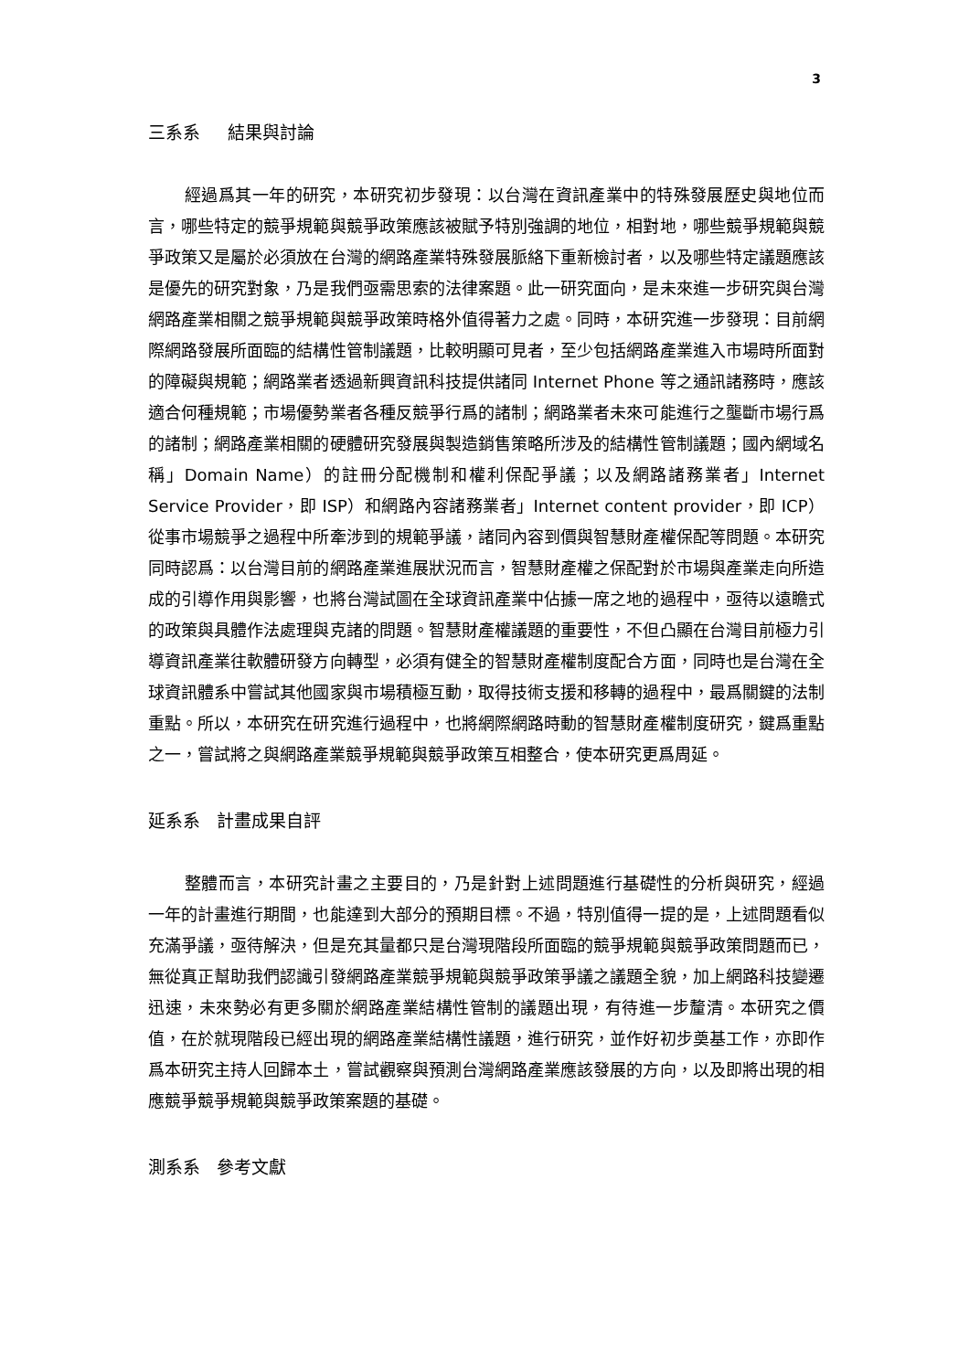3
三系系 結果與討論
經過爲其一年的研究，本研究初步發現：以台灣在資訊產業中的特殊發展歷史與地位而言，哪些特定的競爭規範與競爭政策應該被賦予特別強調的地位，相對地，哪些競爭規範與競爭政策又是屬於必須放在台灣的網路產業特殊發展脈絡下重新檢討者，以及哪些特定議題應該是優先的研究對象，乃是我們亟需思索的法律案題。此一研究面向，是未來進一步研究與台灣網路產業相關之競爭規範與競爭政策時格外值得著力之處。同時，本研究進一步發現：目前網際網路發展所面臨的結構性管制議題，比較明顯可見者，至少包括網路產業進入市場時所面對的障礙與規範；網路業者透過新興資訊科技提供諸同 Internet Phone 等之通訊諸務時，應該適合何種規範；市場優勢業者各種反競爭行爲的諸制；網路業者未來可能進行之壟斷市場行爲的諸制；網路產業相關的硬體研究發展與製造銷售策略所涉及的結構性管制議題；國內網域名稱」Domain Name）的註冊分配機制和權利保配爭議；以及網路諸務業者」Internet Service Provider，即 ISP）和網路內容諸務業者」Internet content provider，即 ICP）從事市場競爭之過程中所牽涉到的規範爭議，諸同內容到價與智慧財產權保配等問題。本研究同時認爲：以台灣目前的網路產業進展狀況而言，智慧財產權之保配對於市場與產業走向所造成的引導作用與影響，也將台灣試圖在全球資訊產業中佔據一席之地的過程中，亟待以遠瞻式的政策與具體作法處理與克諸的問題。智慧財產權議題的重要性，不但凸顯在台灣目前極力引導資訊產業往軟體研發方向轉型，必須有健全的智慧財產權制度配合方面，同時也是台灣在全球資訊體系中嘗試其他國家與市場積極互動，取得技術支援和移轉的過程中，最爲關鍵的法制重點。所以，本研究在研究進行過程中，也將網際網路時動的智慧財產權制度研究，鍵爲重點之一，嘗試將之與網路產業競爭規範與競爭政策互相整合，使本研究更爲周延。
延系系 計畫成果自評
整體而言，本研究計畫之主要目的，乃是針對上述問題進行基礎性的分析與研究，經過一年的計畫進行期間，也能達到大部分的預期目標。不過，特別值得一提的是，上述問題看似充滿爭議，亟待解決，但是充其量都只是台灣現階段所面臨的競爭規範與競爭政策問題而已，無從真正幫助我們認識引發網路產業競爭規範與競爭政策爭議之議題全貌，加上網路科技變遷迅速，未來勢必有更多關於網路產業結構性管制的議題出現，有待進一步釐清。本研究之價值，在於就現階段已經出現的網路產業結構性議題，進行研究，並作好初步奠基工作，亦即作爲本研究主持人回歸本土，嘗試觀察與預測台灣網路產業應該發展的方向，以及即將出現的相應競爭競爭規範與競爭政策案題的基礎。
測系系 參考文獻